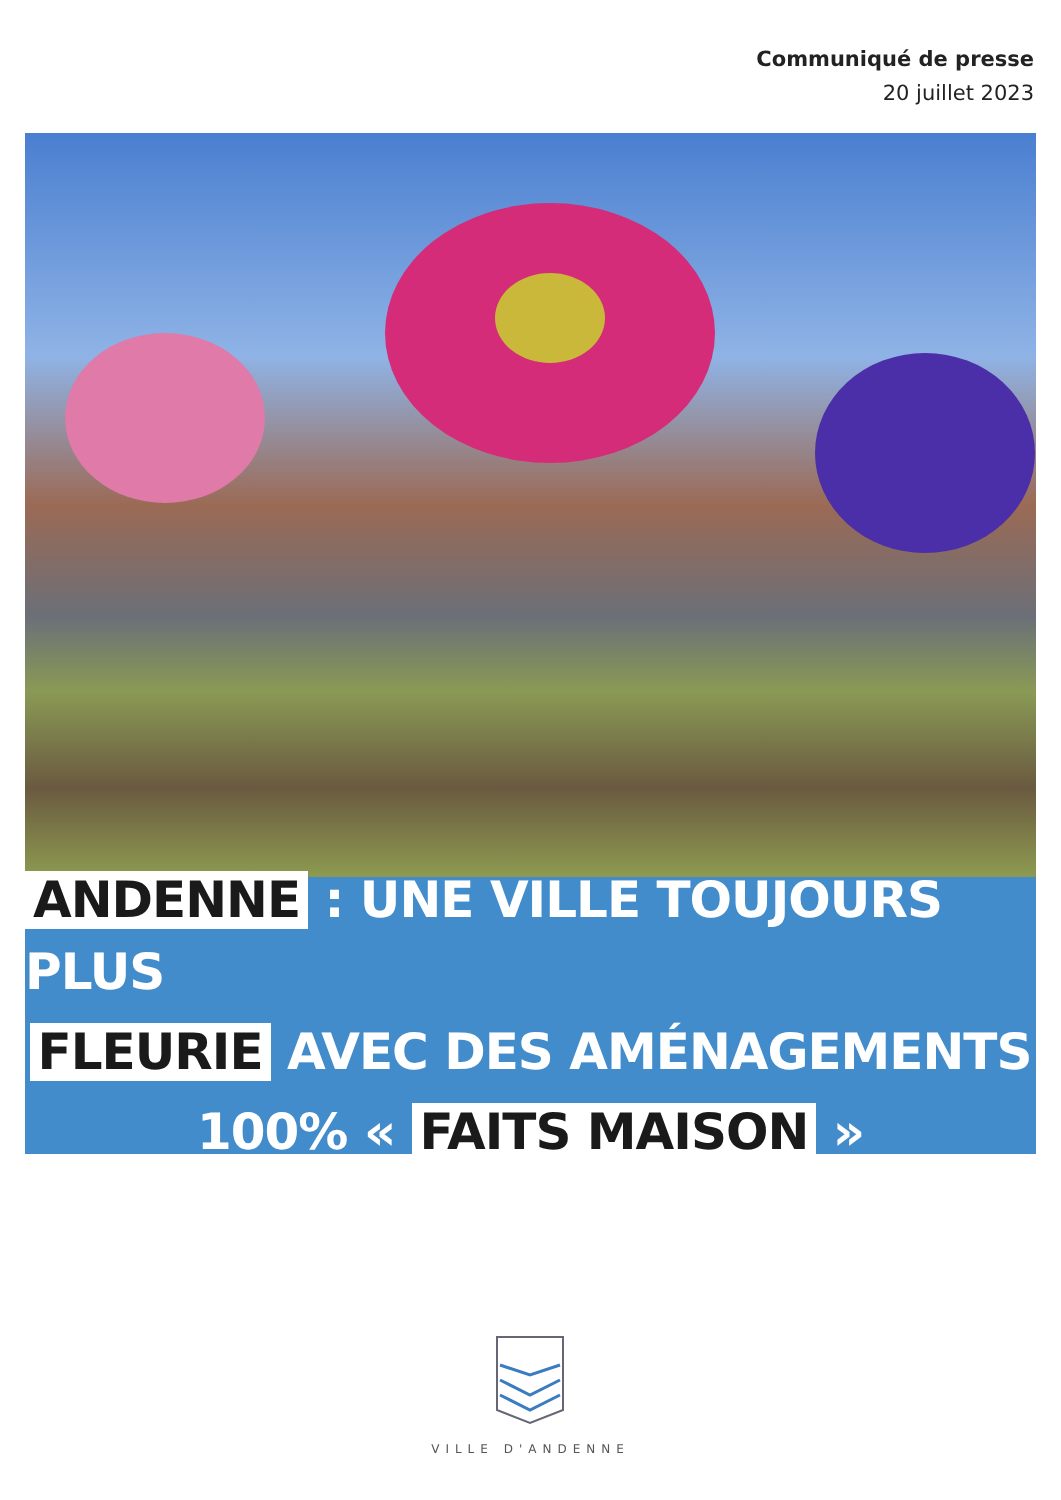Communiqué de presse
20 juillet 2023
ANDENNE : UNE VILLE TOUJOURS PLUS
FLEURIE AVEC DES AMÉNAGEMENTS
100% « FAITS MAISON »
VILLE D'ANDENNE